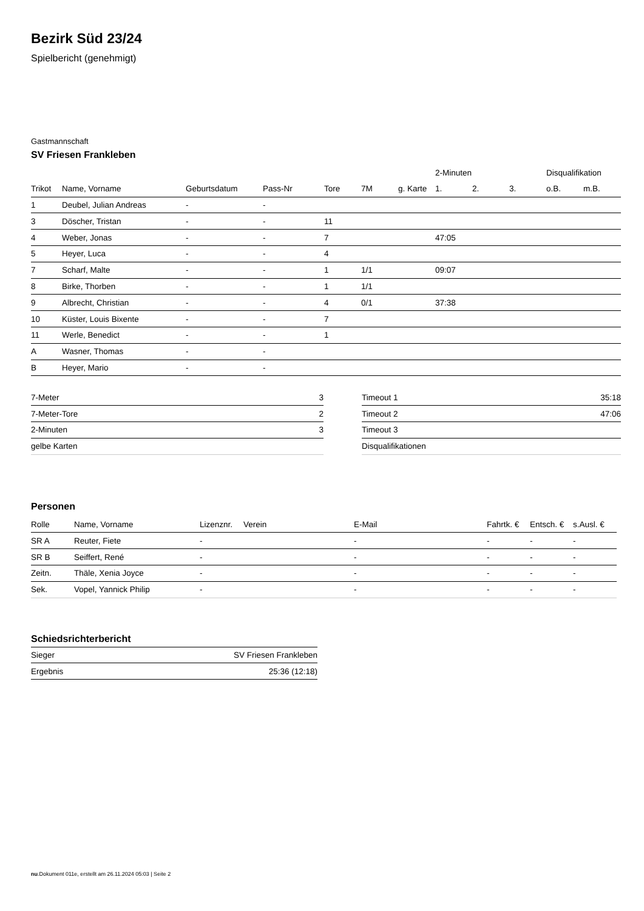Bezirk Süd 23/24
Spielbericht (genehmigt)
Gastmannschaft
SV Friesen Frankleben
| | | | | | | | 2-Minuten | | | Disqualifikation | |
| --- | --- | --- | --- | --- | --- | --- | --- | --- | --- | --- | --- |
| Trikot | Name, Vorname | Geburtsdatum | Pass-Nr | Tore | 7M | g. Karte | 1. | 2. | 3. | o.B. | m.B. |
| 1 | Deubel, Julian Andreas | - | - | | | | | | | | |
| 3 | Döscher, Tristan | - | - | 11 | | | | | | | |
| 4 | Weber, Jonas | - | - | 7 | | | 47:05 | | | | |
| 5 | Heyer, Luca | - | - | 4 | | | | | | | |
| 7 | Scharf, Malte | - | - | 1 | 1/1 | | 09:07 | | | | |
| 8 | Birke, Thorben | - | - | 1 | 1/1 | | | | | | |
| 9 | Albrecht, Christian | - | - | 4 | 0/1 | | 37:38 | | | | |
| 10 | Küster, Louis Bixente | - | - | 7 | | | | | | | |
| 11 | Werle, Benedict | - | - | 1 | | | | | | | |
| A | Wasner, Thomas | - | - | | | | | | | | |
| B | Heyer, Mario | - | - | | | | | | | | |
| 7-Meter | 3 |
| 7-Meter-Tore | 2 |
| 2-Minuten | 3 |
| gelbe Karten | |
| Timeout 1 | 35:18 |
| Timeout 2 | 47:06 |
| Timeout 3 | |
| Disqualifikationen | |
Personen
| Rolle | Name, Vorname | Lizenznr. | Verein | E-Mail | Fahrtk. € | Entsch. € | s.Ausl. € |
| --- | --- | --- | --- | --- | --- | --- | --- |
| SR A | Reuter, Fiete | - | | - | - | - | - |
| SR B | Seiffert, René | - | | - | - | - | - |
| Zeitn. | Thäle, Xenia Joyce | - | | - | - | - | - |
| Sek. | Vopel, Yannick Philip | - | | - | - | - | - |
Schiedsrichterbericht
| Sieger | SV Friesen Frankleben |
| Ergebnis | 25:36 (12:18) |
nu.Dokument 011e, erstellt am 26.11.2024 05:03 | Seite 2